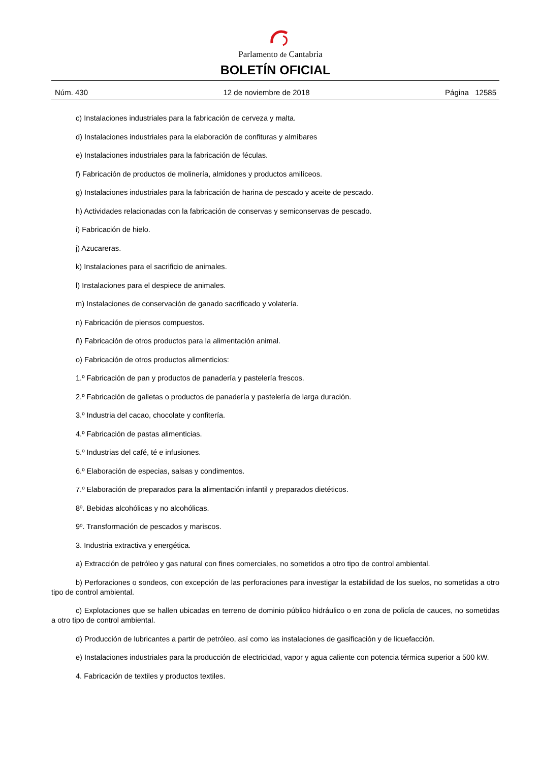Parlamento de Cantabria
BOLETÍN OFICIAL
Núm. 430 12 de noviembre de 2018 Página 12585
c) Instalaciones industriales para la fabricación de cerveza y malta.
d) Instalaciones industriales para la elaboración de confituras y almíbares
e) Instalaciones industriales para la fabricación de féculas.
f) Fabricación de productos de molinería, almidones y productos amilíceos.
g) Instalaciones industriales para la fabricación de harina de pescado y aceite de pescado.
h) Actividades relacionadas con la fabricación de conservas y semiconservas de pescado.
i) Fabricación de hielo.
j) Azucareras.
k) Instalaciones para el sacrificio de animales.
l) Instalaciones para el despiece de animales.
m) Instalaciones de conservación de ganado sacrificado y volatería.
n) Fabricación de piensos compuestos.
ñ) Fabricación de otros productos para la alimentación animal.
o) Fabricación de otros productos alimenticios:
1.º Fabricación de pan y productos de panadería y pastelería frescos.
2.º Fabricación de galletas o productos de panadería y pastelería de larga duración.
3.º Industria del cacao, chocolate y confitería.
4.º Fabricación de pastas alimenticias.
5.º Industrias del café, té e infusiones.
6.º Elaboración de especias, salsas y condimentos.
7.º Elaboración de preparados para la alimentación infantil y preparados dietéticos.
8º. Bebidas alcohólicas y no alcohólicas.
9º. Transformación de pescados y mariscos.
3. Industria extractiva y energética.
a) Extracción de petróleo y gas natural con fines comerciales, no sometidos a otro tipo de control ambiental.
b) Perforaciones o sondeos, con excepción de las perforaciones para investigar la estabilidad de los suelos, no sometidas a otro tipo de control ambiental.
c) Explotaciones que se hallen ubicadas en terreno de dominio público hidráulico o en zona de policía de cauces, no sometidas a otro tipo de control ambiental.
d) Producción de lubricantes a partir de petróleo, así como las instalaciones de gasificación y de licuefacción.
e) Instalaciones industriales para la producción de electricidad, vapor y agua caliente con potencia térmica superior a 500 kW.
4. Fabricación de textiles y productos textiles.